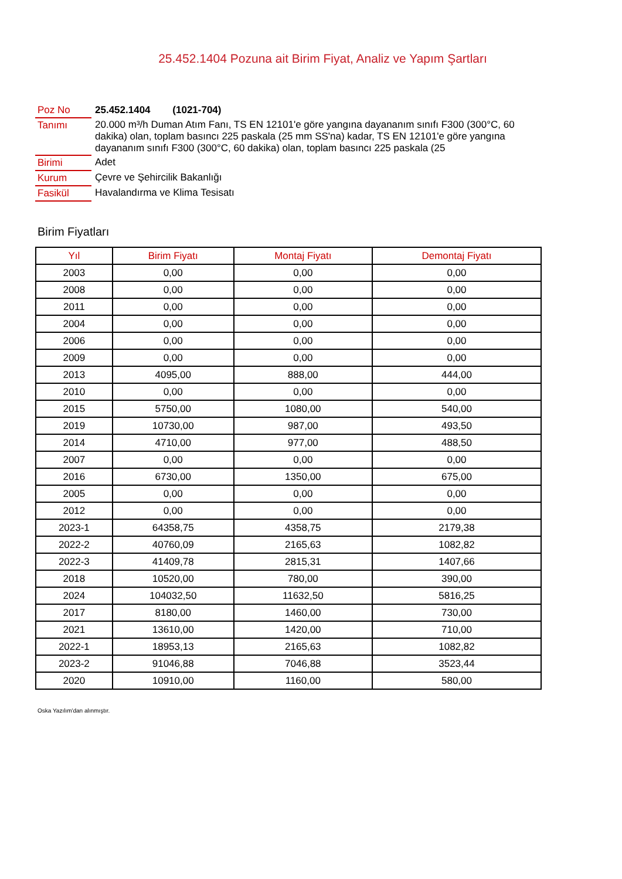25.452.1404 Pozuna ait Birim Fiyat, Analiz ve Yapım Şartları
| Poz No | 25.452.1404 (1021-704) |
| Tanımı | 20.000 m³/h Duman Atım Fanı, TS EN 12101'e göre yangına dayananım sınıfı F300 (300°C, 60 dakika) olan, toplam basıncı 225 paskala (25 mm SS'na) kadar, TS EN 12101'e göre yangına dayananım sınıfı F300 (300°C, 60 dakika) olan, toplam basıncı 225 paskala (25 |
| Birimi | Adet |
| Kurum | Çevre ve Şehircilik Bakanlığı |
| Fasikül | Havalandırma ve Klima Tesisatı |
Birim Fiyatları
| Yıl | Birim Fiyatı | Montaj Fiyatı | Demontaj Fiyatı |
| --- | --- | --- | --- |
| 2003 | 0,00 | 0,00 | 0,00 |
| 2008 | 0,00 | 0,00 | 0,00 |
| 2011 | 0,00 | 0,00 | 0,00 |
| 2004 | 0,00 | 0,00 | 0,00 |
| 2006 | 0,00 | 0,00 | 0,00 |
| 2009 | 0,00 | 0,00 | 0,00 |
| 2013 | 4095,00 | 888,00 | 444,00 |
| 2010 | 0,00 | 0,00 | 0,00 |
| 2015 | 5750,00 | 1080,00 | 540,00 |
| 2019 | 10730,00 | 987,00 | 493,50 |
| 2014 | 4710,00 | 977,00 | 488,50 |
| 2007 | 0,00 | 0,00 | 0,00 |
| 2016 | 6730,00 | 1350,00 | 675,00 |
| 2005 | 0,00 | 0,00 | 0,00 |
| 2012 | 0,00 | 0,00 | 0,00 |
| 2023-1 | 64358,75 | 4358,75 | 2179,38 |
| 2022-2 | 40760,09 | 2165,63 | 1082,82 |
| 2022-3 | 41409,78 | 2815,31 | 1407,66 |
| 2018 | 10520,00 | 780,00 | 390,00 |
| 2024 | 104032,50 | 11632,50 | 5816,25 |
| 2017 | 8180,00 | 1460,00 | 730,00 |
| 2021 | 13610,00 | 1420,00 | 710,00 |
| 2022-1 | 18953,13 | 2165,63 | 1082,82 |
| 2023-2 | 91046,88 | 7046,88 | 3523,44 |
| 2020 | 10910,00 | 1160,00 | 580,00 |
Oska Yazılım'dan alınmıştır.